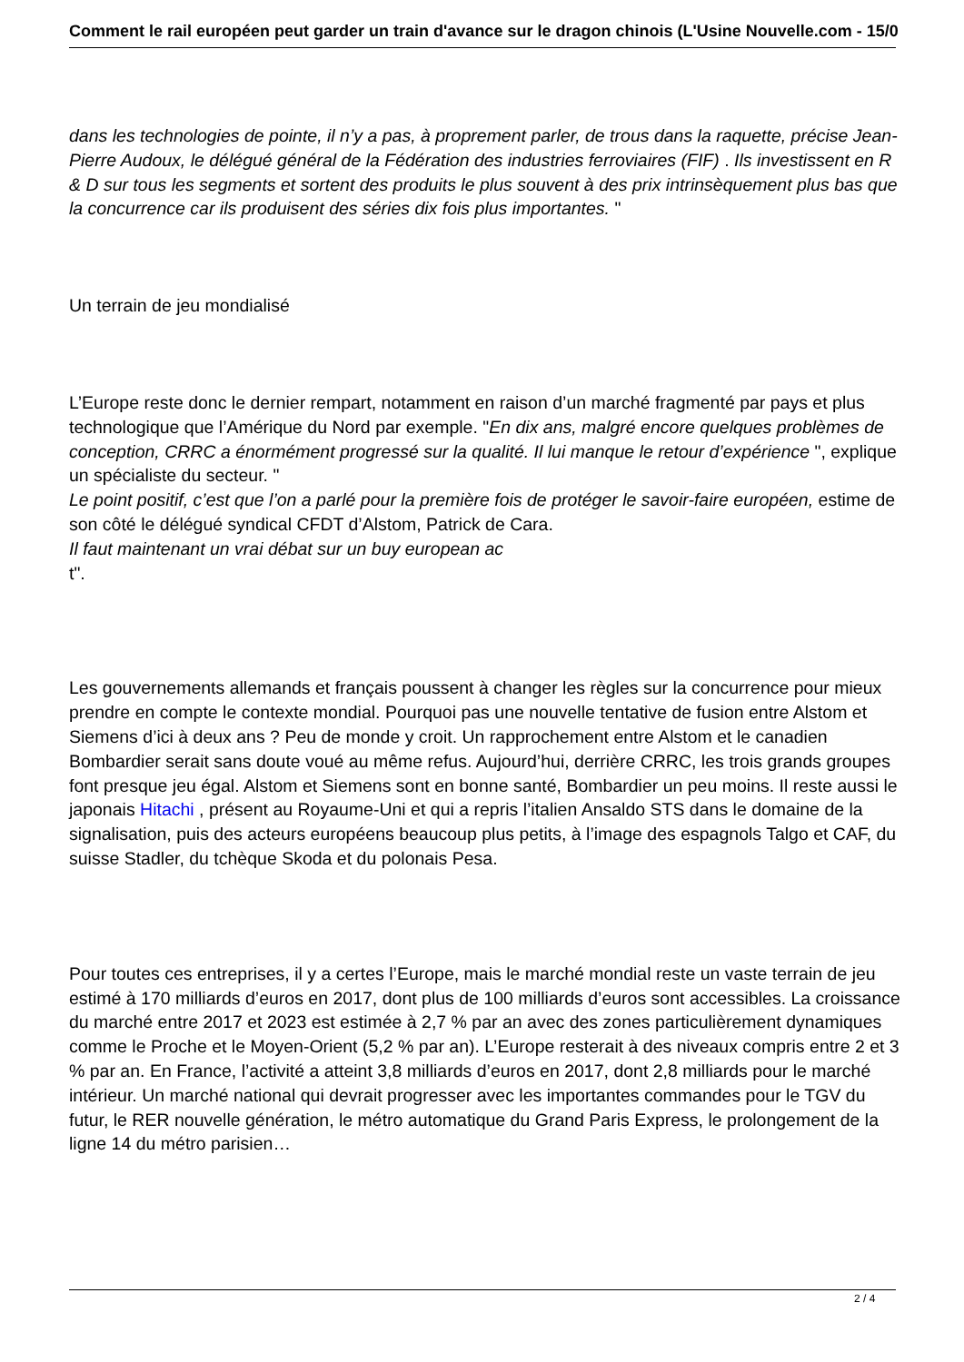Comment le rail européen peut garder un train d'avance sur le dragon chinois (L'Usine Nouvelle.com - 15/0
dans les technologies de pointe, il n’y a pas, à proprement parler, de trous dans la raquette, précise Jean-Pierre Audoux, le délégué général de la Fédération des industries ferroviaires (FIF) . Ils investissent en R & D sur tous les segments et sortent des produits le plus souvent à des prix intrinsèquement plus bas que la concurrence car ils produisent des séries dix fois plus importantes. "
Un terrain de jeu mondialisé
L’Europe reste donc le dernier rempart, notamment en raison d’un marché fragmenté par pays et plus technologique que l’Amérique du Nord par exemple. "En dix ans, malgré encore quelques problèmes de conception, CRRC a énormément progressé sur la qualité. Il lui manque le retour d’expérience ", explique un spécialiste du secteur. "
Le point positif, c’est que l’on a parlé pour la première fois de protéger le savoir-faire européen, estime de son côté le délégué syndical CFDT d’Alstom, Patrick de Cara.
Il faut maintenant un vrai débat sur un buy european ac
t".
Les gouvernements allemands et français poussent à changer les règles sur la concurrence pour mieux prendre en compte le contexte mondial. Pourquoi pas une nouvelle tentative de fusion entre Alstom et Siemens d’ici à deux ans ? Peu de monde y croit. Un rapprochement entre Alstom et le canadien Bombardier serait sans doute voué au même refus. Aujourd’hui, derrière CRRC, les trois grands groupes font presque jeu égal. Alstom et Siemens sont en bonne santé, Bombardier un peu moins. Il reste aussi le japonais Hitachi , présent au Royaume-Uni et qui a repris l’italien Ansaldo STS dans le domaine de la signalisation, puis des acteurs européens beaucoup plus petits, à l’image des espagnols Talgo et CAF, du suisse Stadler, du tchèque Skoda et du polonais Pesa.
Pour toutes ces entreprises, il y a certes l’Europe, mais le marché mondial reste un vaste terrain de jeu estimé à 170 milliards d’euros en 2017, dont plus de 100 milliards d’euros sont accessibles. La croissance du marché entre 2017 et 2023 est estimée à 2,7 % par an avec des zones particulièrement dynamiques comme le Proche et le Moyen-Orient (5,2 % par an). L’Europe resterait à des niveaux compris entre 2 et 3 % par an. En France, l’activité a atteint 3,8 milliards d’euros en 2017, dont 2,8 milliards pour le marché intérieur. Un marché national qui devrait progresser avec les importantes commandes pour le TGV du futur, le RER nouvelle génération, le métro automatique du Grand Paris Express, le prolongement de la ligne 14 du métro parisien…
2 / 4